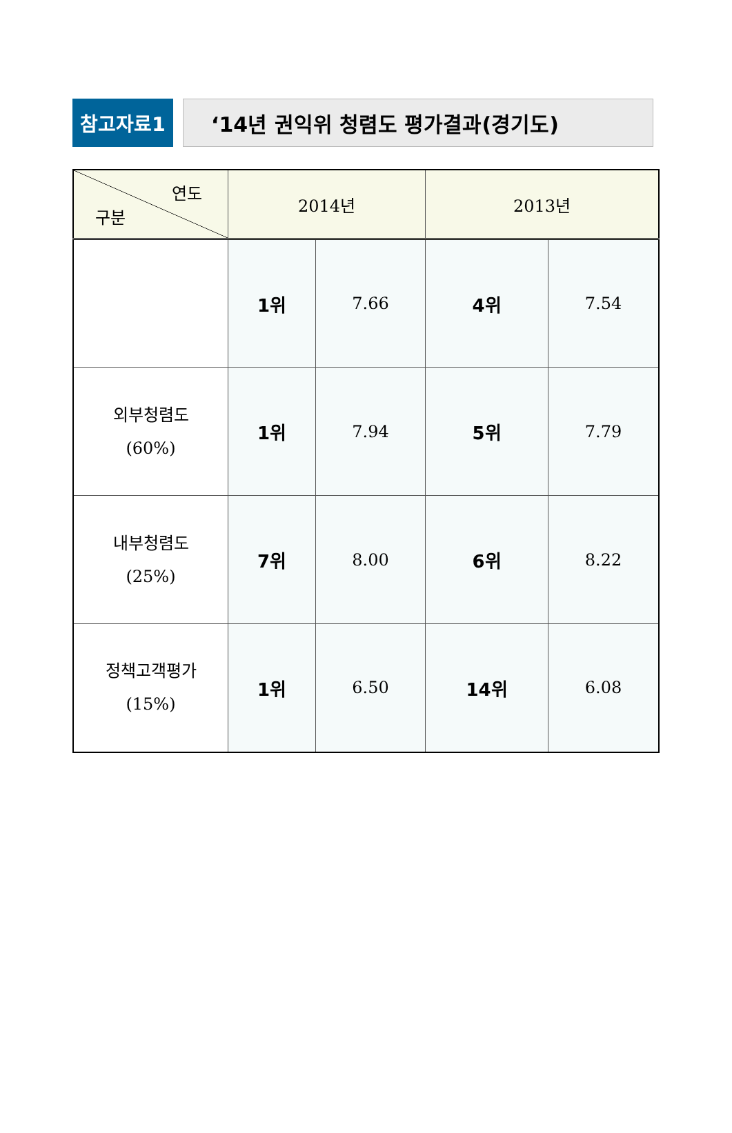참고자료1 ‘14년 권익위 청렴도 평가결과(경기도)
| 연도 구분 | 2014년 | | 2013년 | |
| --- | --- | --- | --- | --- |
| | 1위 | 7.66 | 4위 | 7.54 |
| 외부청렴도 (60%) | 1위 | 7.94 | 5위 | 7.79 |
| 내부청렴도 (25%) | 7위 | 8.00 | 6위 | 8.22 |
| 정책고객평가 (15%) | 1위 | 6.50 | 14위 | 6.08 |